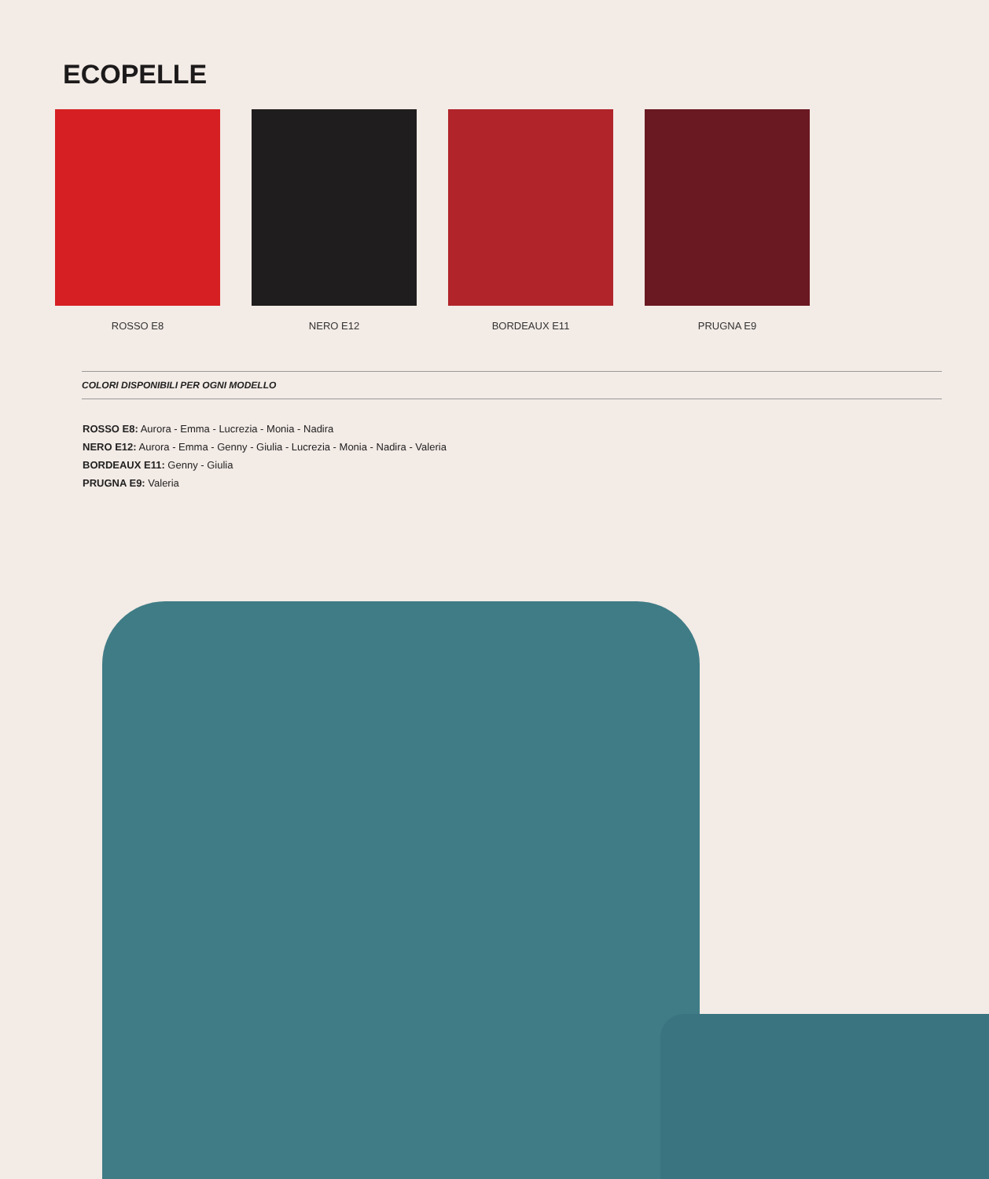ECOPELLE
ROSSO E8 NERO E12 BORDEAUX E11 PRUGNA E9
COLORI DISPONIBILI PER OGNI MODELLO
ROSSO E8: Aurora - Emma - Lucrezia - Monia - Nadira
NERO E12: Aurora - Emma - Genny - Giulia - Lucrezia - Monia - Nadira - Valeria
BORDEAUX E11: Genny - Giulia
PRUGNA E9: Valeria